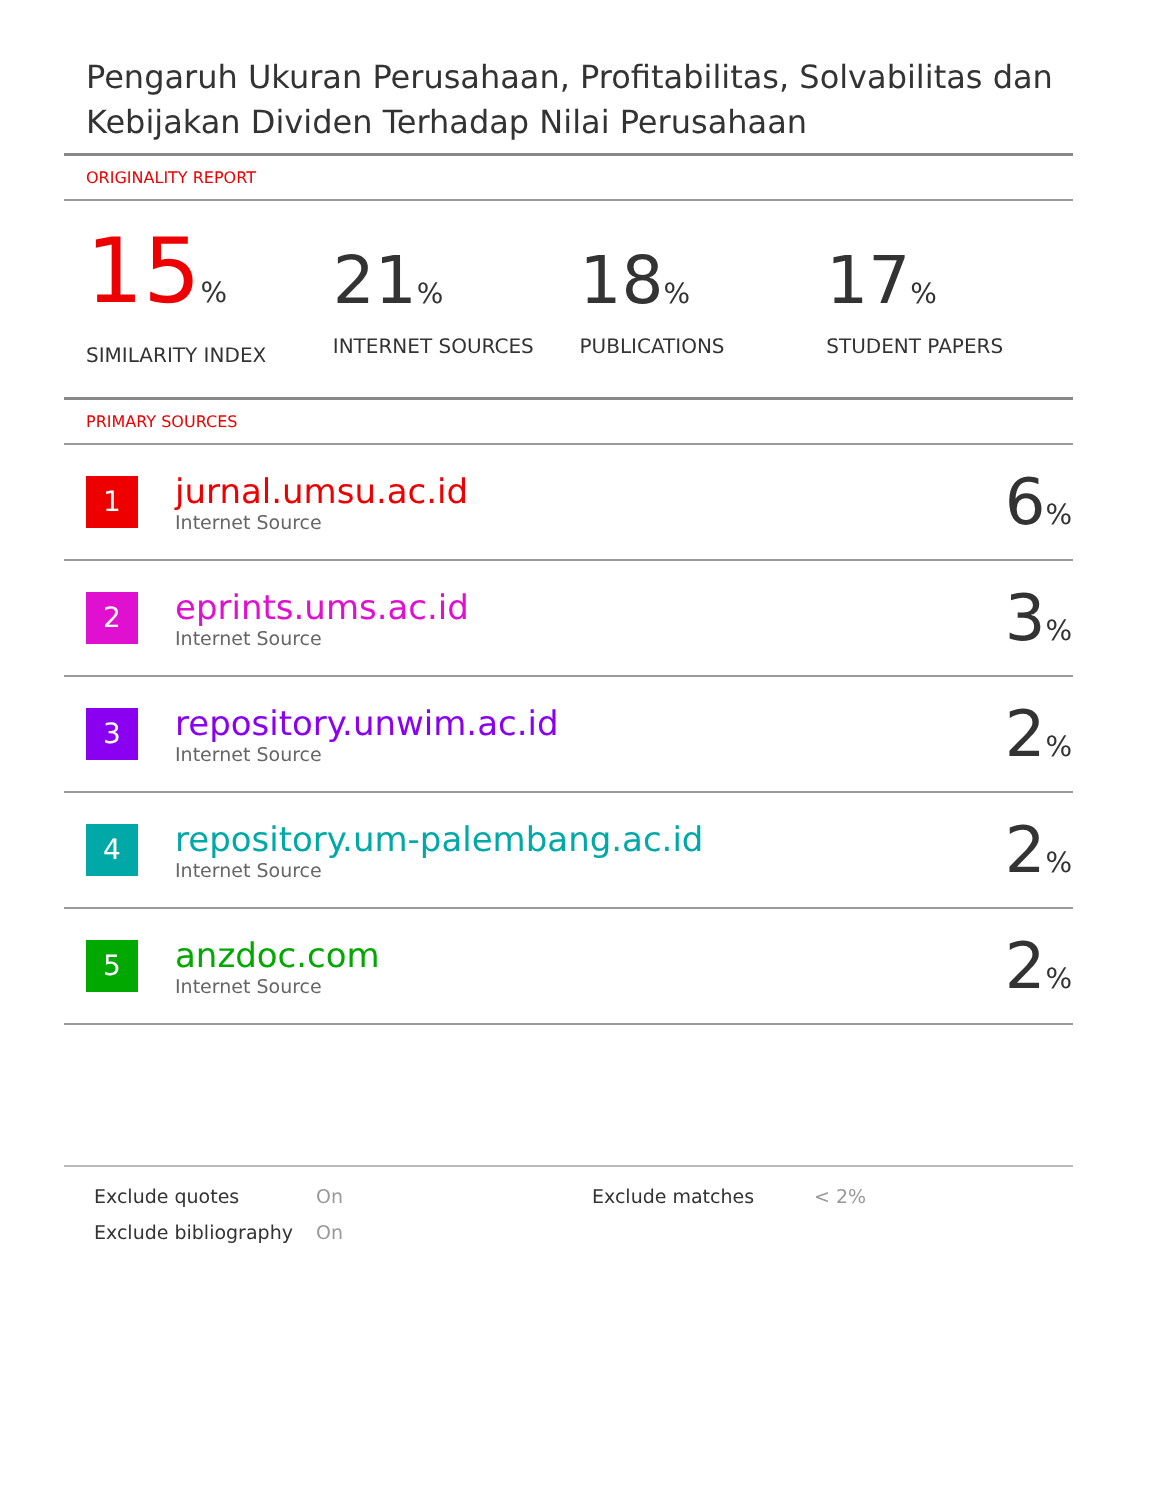Pengaruh Ukuran Perusahaan, Profitabilitas, Solvabilitas dan Kebijakan Dividen Terhadap Nilai Perusahaan
ORIGINALITY REPORT
15%
SIMILARITY INDEX
21%
INTERNET SOURCES
18%
PUBLICATIONS
17%
STUDENT PAPERS
PRIMARY SOURCES
| 1 | jurnal.umsu.ac.id Internet Source | 6 % |
| 2 | eprints.ums.ac.id Internet Source | 3 % |
| 3 | repository.unwim.ac.id Internet Source | 2 % |
| 4 | repository.um-palembang.ac.id Internet Source | 2 % |
| 5 | anzdoc.com Internet Source | 2 % |
Exclude quotes
On
Exclude matches
< 2%
Exclude bibliography
On